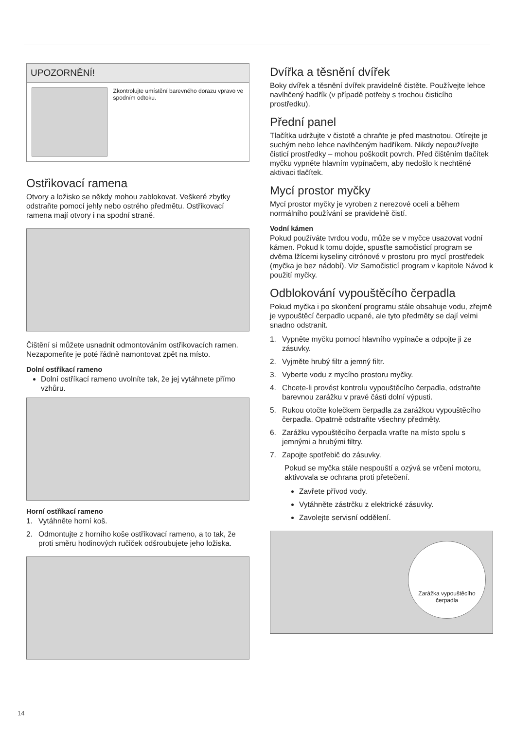UPOZORNĚNÍ!
Zkontrolujte umístění barevného dorazu vpravo ve spodním odtoku.
Ostřikovací ramena
Otvory a ložisko se někdy mohou zablokovat. Veškeré zbytky odstraňte pomocí jehly nebo ostrého předmětu. Ostřikovací ramena mají otvory i na spodní straně.
Čištění si můžete usnadnit odmontováním ostřikovacích ramen. Nezapomeňte je poté řádně namontovat zpět na místo.
Dolní ostříkací rameno
Dolní ostříkací rameno uvolníte tak, že jej vytáhnete přímo vzhůru.
Horní ostříkací rameno
1. Vytáhněte horní koš.
2. Odmontujte z horního koše ostřikovací rameno, a to tak, že proti směru hodinových ručiček odšroubujete jeho ložiska.
Dvířka a těsnění dvířek
Boky dvířek a těsnění dvířek pravidelně čistěte. Používejte lehce navlhčený hadřík (v případě potřeby s trochou čisticího prostředku).
Přední panel
Tlačítka udržujte v čistotě a chraňte je před mastnotou. Otírejte je suchým nebo lehce navlhčeným hadříkem. Nikdy nepoužívejte čisticí prostředky – mohou poškodit povrch. Před čištěním tlačítek myčku vypněte hlavním vypínačem, aby nedošlo k nechtěné aktivaci tlačítek.
Mycí prostor myčky
Mycí prostor myčky je vyroben z nerezové oceli a během normálního používání se pravidelně čistí.
Vodní kámen
Pokud používáte tvrdou vodu, může se v myčce usazovat vodní kámen. Pokud k tomu dojde, spusťte samočisticí program se dvěma lžícemi kyseliny citrónové v prostoru pro mycí prostředek (myčka je bez nádobí). Viz Samočisticí program v kapitole Návod k použití myčky.
Odblokování vypouštěcího čerpadla
Pokud myčka i po skončení programu stále obsahuje vodu, zřejmě je vypouštěcí čerpadlo ucpané, ale tyto předměty se dají velmi snadno odstranit.
1. Vypněte myčku pomocí hlavního vypínače a odpojte ji ze zásuvky.
2. Vyjměte hrubý filtr a jemný filtr.
3. Vyberte vodu z mycího prostoru myčky.
4. Chcete-li provést kontrolu vypouštěcího čerpadla, odstraňte barevnou zarážku v pravé části dolní výpusti.
5. Rukou otočte kolečkem čerpadla za zarážkou vypouštěcího čerpadla. Opatrně odstraňte všechny předměty.
6. Zarážku vypouštěcího čerpadla vraťte na místo spolu s jemnými a hrubými filtry.
7. Zapojte spotřebič do zásuvky.
Pokud se myčka stále nespouští a ozývá se vrčení motoru, aktivovala se ochrana proti přetečení.
Zavřete přívod vody.
Vytáhněte zástrčku z elektrické zásuvky.
Zavolejte servisní oddělení.
Zarážka vypouštěcího čerpadla
14